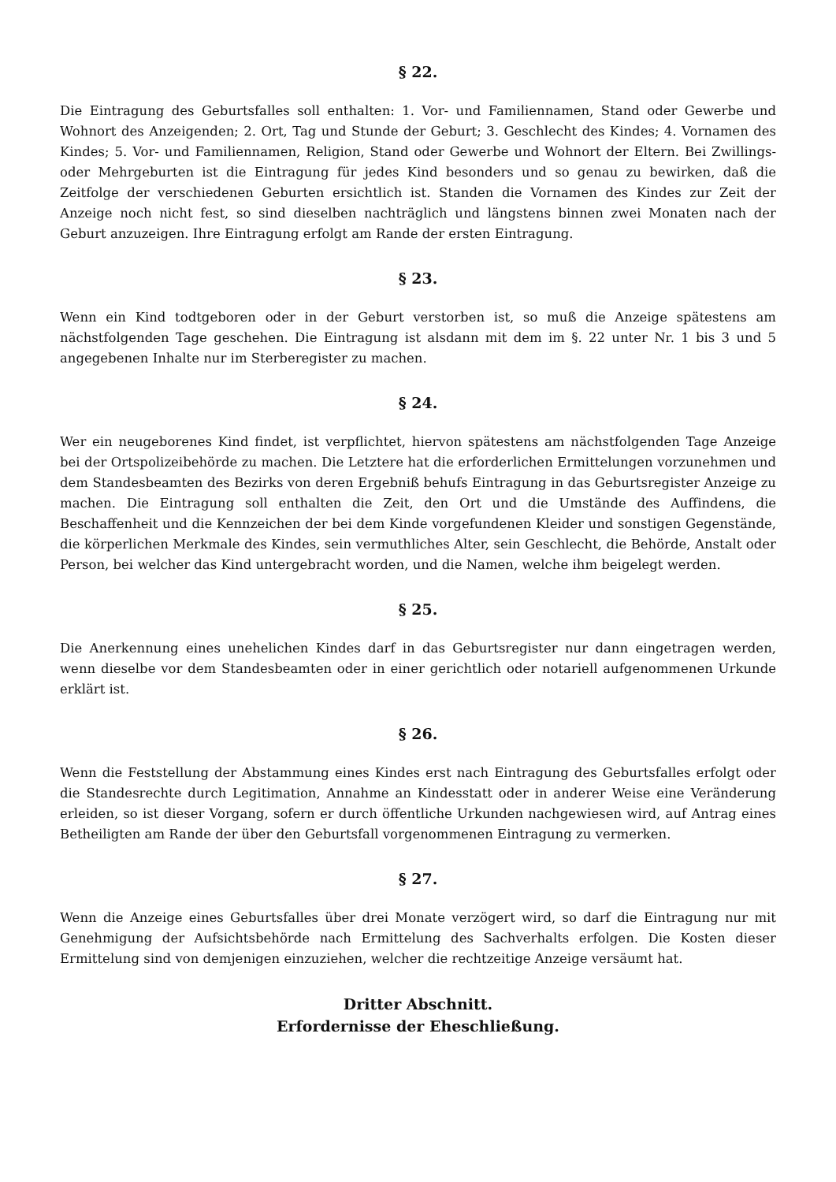§ 22.
Die Eintragung des Geburtsfalles soll enthalten: 1. Vor- und Familiennamen, Stand oder Gewerbe und Wohnort des Anzeigenden; 2. Ort, Tag und Stunde der Geburt; 3. Geschlecht des Kindes; 4. Vornamen des Kindes; 5. Vor- und Familiennamen, Religion, Stand oder Gewerbe und Wohnort der Eltern. Bei Zwillings- oder Mehrgeburten ist die Eintragung für jedes Kind besonders und so genau zu bewirken, daß die Zeitfolge der verschiedenen Geburten ersichtlich ist. Standen die Vornamen des Kindes zur Zeit der Anzeige noch nicht fest, so sind dieselben nachträglich und längstens binnen zwei Monaten nach der Geburt anzuzeigen. Ihre Eintragung erfolgt am Rande der ersten Eintragung.
§ 23.
Wenn ein Kind todtgeboren oder in der Geburt verstorben ist, so muß die Anzeige spätestens am nächstfolgenden Tage geschehen. Die Eintragung ist alsdann mit dem im §. 22 unter Nr. 1 bis 3 und 5 angegebenen Inhalte nur im Sterberegister zu machen.
§ 24.
Wer ein neugeborenes Kind findet, ist verpflichtet, hiervon spätestens am nächstfolgenden Tage Anzeige bei der Ortspolizeibehörde zu machen. Die Letztere hat die erforderlichen Ermittelungen vorzunehmen und dem Standesbeamten des Bezirks von deren Ergebniß behufs Eintragung in das Geburtsregister Anzeige zu machen. Die Eintragung soll enthalten die Zeit, den Ort und die Umstände des Auffindens, die Beschaffenheit und die Kennzeichen der bei dem Kinde vorgefundenen Kleider und sonstigen Gegenstände, die körperlichen Merkmale des Kindes, sein vermuthliches Alter, sein Geschlecht, die Behörde, Anstalt oder Person, bei welcher das Kind untergebracht worden, und die Namen, welche ihm beigelegt werden.
§ 25.
Die Anerkennung eines unehelichen Kindes darf in das Geburtsregister nur dann eingetragen werden, wenn dieselbe vor dem Standesbeamten oder in einer gerichtlich oder notariell aufgenommenen Urkunde erklärt ist.
§ 26.
Wenn die Feststellung der Abstammung eines Kindes erst nach Eintragung des Geburtsfalles erfolgt oder die Standesrechte durch Legitimation, Annahme an Kindesstatt oder in anderer Weise eine Veränderung erleiden, so ist dieser Vorgang, sofern er durch öffentliche Urkunden nachgewiesen wird, auf Antrag eines Betheiligten am Rande der über den Geburtsfall vorgenommenen Eintragung zu vermerken.
§ 27.
Wenn die Anzeige eines Geburtsfalles über drei Monate verzögert wird, so darf die Eintragung nur mit Genehmigung der Aufsichtsbehörde nach Ermittelung des Sachverhalts erfolgen. Die Kosten dieser Ermittelung sind von demjenigen einzuziehen, welcher die rechtzeitige Anzeige versäumt hat.
Dritter Abschnitt.
Erfordernisse der Eheschließung.